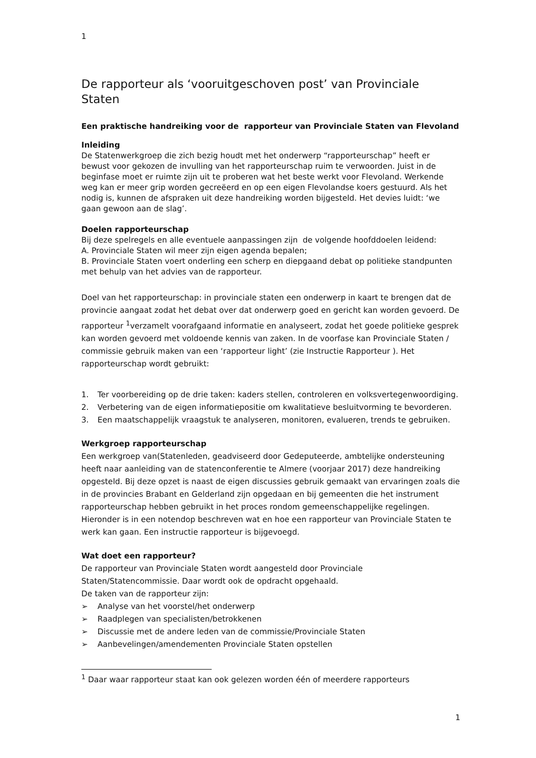1
De rapporteur als ‘vooruitgeschoven post’ van Provinciale Staten
Een praktische handreiking voor de rapporteur van Provinciale Staten van Flevoland
Inleiding
De Statenwerkgroep die zich bezig houdt met het onderwerp “rapporteurschap” heeft er bewust voor gekozen de invulling van het rapporteurschap ruim te verwoorden. Juist in de beginfase moet er ruimte zijn uit te proberen wat het beste werkt voor Flevoland. Werkende weg kan er meer grip worden gecreëerd en op een eigen Flevolandse koers gestuurd. Als het nodig is, kunnen de afspraken uit deze handreiking worden bijgesteld. Het devies luidt: ‘we gaan gewoon aan de slag’.
Doelen rapporteurschap
Bij deze spelregels en alle eventuele aanpassingen zijn de volgende hoofddoelen leidend:
A. Provinciale Staten wil meer zijn eigen agenda bepalen;
B. Provinciale Staten voert onderling een scherp en diepgaand debat op politieke standpunten met behulp van het advies van de rapporteur.
Doel van het rapporteurschap: in provinciale staten een onderwerp in kaart te brengen dat de provincie aangaat zodat het debat over dat onderwerp goed en gericht kan worden gevoerd. De rapporteur <sup>1</sup>verzamelt voorafgaand informatie en analyseert, zodat het goede politieke gesprek kan worden gevoerd met voldoende kennis van zaken. In de voorfase kan Provinciale Staten / commissie gebruik maken van een ‘rapporteur light’ (zie Instructie Rapporteur ). Het rapporteurschap wordt gebruikt:
1. Ter voorbereiding op de drie taken: kaders stellen, controleren en volksvertegenwoordiging.
2. Verbetering van de eigen informatiepositie om kwalitatieve besluitvorming te bevorderen.
3. Een maatschappelijk vraagstuk te analyseren, monitoren, evalueren, trends te gebruiken.
Werkgroep rapporteurschap
Een werkgroep van(Statenleden, geadviseerd door Gedeputeerde, ambtelijke ondersteuning heeft naar aanleiding van de statenconferentie te Almere (voorjaar 2017) deze handreiking opgesteld. Bij deze opzet is naast de eigen discussies gebruik gemaakt van ervaringen zoals die in de provincies Brabant en Gelderland zijn opgedaan en bij gemeenten die het instrument rapporteurschap hebben gebruikt in het proces rondom gemeenschappelijke regelingen. Hieronder is in een notendop beschreven wat en hoe een rapporteur van Provinciale Staten te werk kan gaan. Een instructie rapporteur is bijgevoegd.
Wat doet een rapporteur?
De rapporteur van Provinciale Staten wordt aangesteld door Provinciale Staten/Statencommissie. Daar wordt ook de opdracht opgehaald.
De taken van de rapporteur zijn:
➢ Analyse van het voorstel/het onderwerp
➢ Raadplegen van specialisten/betrokkenen
➢ Discussie met de andere leden van de commissie/Provinciale Staten
➢ Aanbevelingen/amendementen Provinciale Staten opstellen
<sup>1</sup> Daar waar rapporteur staat kan ook gelezen worden één of meerdere rapporteurs
1